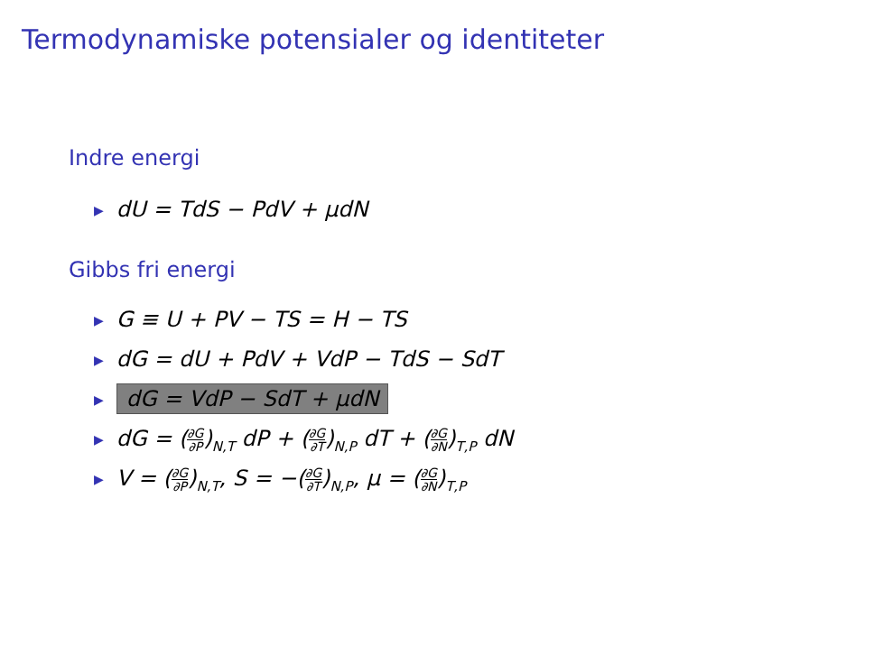Termodynamiske potensialer og identiteter
Indre energi
▶ dU = TdS − PdV + μdN
Gibbs fri energi
▶ G ≡ U + PV − TS = H − TS
▶ dG = dU + PdV + VdP − TdS − SdT
▶ dG = VdP − SdT + μdN
▶ dG = (∂G ∂P)<sub>N,T</sub> dP + (∂G ∂T)<sub>N,P</sub> dT + (∂G ∂N)<sub>T,P</sub> dN
▶ V = (∂G ∂P)<sub>N,T</sub>, S = −(∂G ∂T)<sub>N,P</sub>, μ = (∂G ∂N)<sub>T,P</sub>